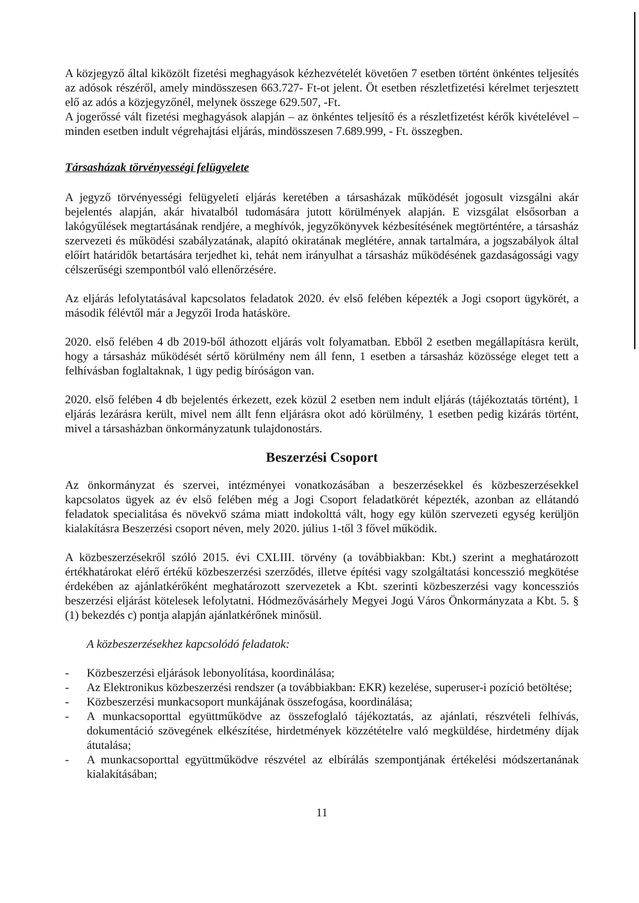A közjegyző által kiközölt fizetési meghagyások kézhezvételét követően 7 esetben történt önkéntes teljesítés az adósok részéről, amely mindösszesen 663.727- Ft-ot jelent. Öt esetben részletfizetési kérelmet terjesztett elő az adós a közjegyzőnél, melynek összege 629.507, -Ft.
A jogerőssé vált fizetési meghagyások alapján – az önkéntes teljesítő és a részletfizetést kérők kivételével – minden esetben indult végrehajtási eljárás, mindösszesen 7.689.999, - Ft. összegben.
Társasházak törvényességi felügyelete
A jegyző törvényességi felügyeleti eljárás keretében a társasházak működését jogosult vizsgálni akár bejelentés alapján, akár hivatalból tudomására jutott körülmények alapján. E vizsgálat elsősorban a lakógyűlések megtartásának rendjére, a meghívók, jegyzőkönyvek kézbesítésének megtörténtére, a társasház szervezeti és működési szabályzatának, alapító okiratának meglétére, annak tartalmára, a jogszabályok által előírt határidők betartására terjedhet ki, tehát nem irányulhat a társasház működésének gazdaságossági vagy célszerűségi szempontból való ellenőrzésére.
Az eljárás lefolytatásával kapcsolatos feladatok 2020. év első felében képezték a Jogi csoport ügykörét, a második félévtől már a Jegyzői Iroda hatásköre.
2020. első felében 4 db 2019-ből áthozott eljárás volt folyamatban. Ebből 2 esetben megállapításra került, hogy a társasház működését sértő körülmény nem áll fenn, 1 esetben a társasház közössége eleget tett a felhívásban foglaltaknak, 1 ügy pedig bíróságon van.
2020. első felében 4 db bejelentés érkezett, ezek közül 2 esetben nem indult eljárás (tájékoztatás történt), 1 eljárás lezárásra került, mivel nem állt fenn eljárásra okot adó körülmény, 1 esetben pedig kizárás történt, mivel a társasházban önkormányzatunk tulajdonostárs.
Beszerzési Csoport
Az önkormányzat és szervei, intézményei vonatkozásában a beszerzésekkel és közbeszerzésekkel kapcsolatos ügyek az év első felében még a Jogi Csoport feladatkörét képezték, azonban az ellátandó feladatok specialitása és növekvő száma miatt indokolttá vált, hogy egy külön szervezeti egység kerüljön kialakításra Beszerzési csoport néven, mely 2020. július 1-től 3 fővel működik.
A közbeszerzésekről szóló 2015. évi CXLIII. törvény (a továbbiakban: Kbt.) szerint a meghatározott értékhatárokat elérő értékű közbeszerzési szerződés, illetve építési vagy szolgáltatási koncesszió megkötése érdekében az ajánlatkérőként meghatározott szervezetek a Kbt. szerinti közbeszerzési vagy koncessziós beszerzési eljárást kötelesek lefolytatni. Hódmezővásárhely Megyei Jogú Város Önkormányzata a Kbt. 5. § (1) bekezdés c) pontja alapján ajánlatkérőnek minősül.
A közbeszerzésekhez kapcsolódó feladatok:
- Közbeszerzési eljárások lebonyolítása, koordinálása;
- Az Elektronikus közbeszerzési rendszer (a továbbiakban: EKR) kezelése, superuser-i pozíció betöltése;
- Közbeszerzési munkacsoport munkájának összefogása, koordinálása;
- A munkacsoporttal együttműködve az összefoglaló tájékoztatás, az ajánlati, részvételi felhívás, dokumentáció szövegének elkészítése, hirdetmények közzétételre való megküldése, hirdetmény díjak átutalása;
- A munkacsoporttal együttműködve részvétel az elbírálás szempontjának értékelési módszertanának kialakításában;
11